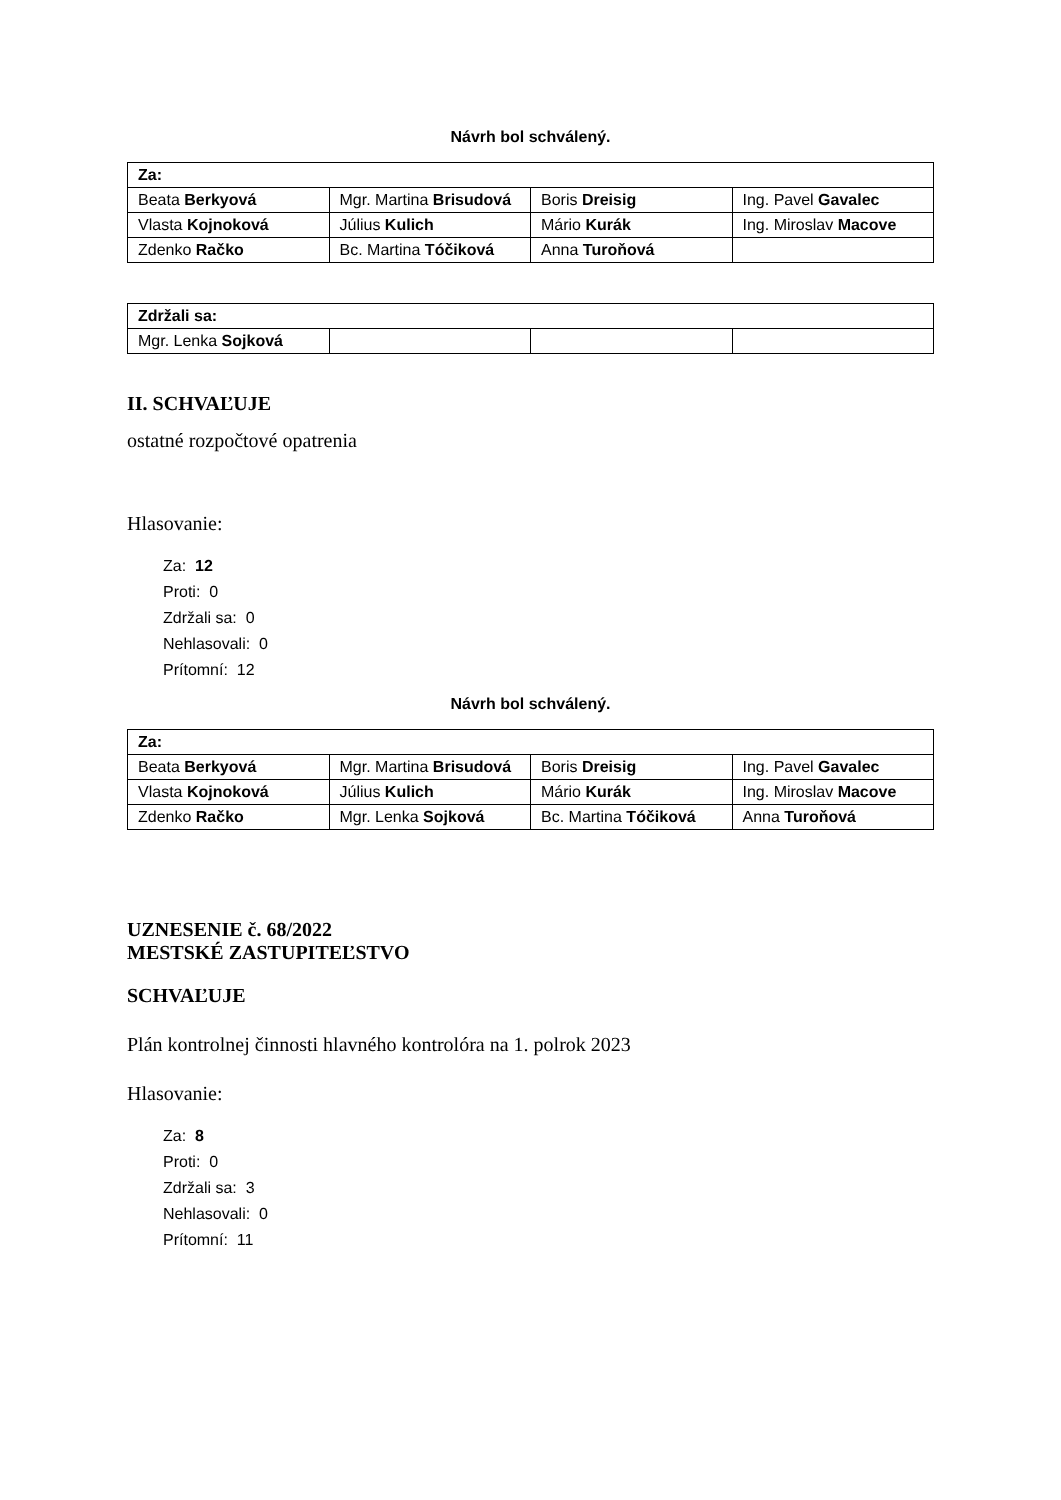Návrh bol schválený.
| Za: | | | |
| --- | --- | --- | --- |
| Beata Berkyová | Mgr. Martina Brisudová | Boris Dreisig | Ing. Pavel Gavalec |
| Vlasta Kojnoková | Július Kulich | Mário Kurák | Ing. Miroslav Macove |
| Zdenko Račko | Bc. Martina Tóčiková | Anna Turoňová | |
| Zdržali sa: | | | |
| --- | --- | --- | --- |
| Mgr. Lenka Sojková | | | |
II. SCHVAĽUJE
ostatné rozpočtové opatrenia
Hlasovanie:
Za: 12
Proti: 0
Zdržali sa: 0
Nehlasovali: 0
Prítomní: 12
Návrh bol schválený.
| Za: | | | |
| --- | --- | --- | --- |
| Beata Berkyová | Mgr. Martina Brisudová | Boris Dreisig | Ing. Pavel Gavalec |
| Vlasta Kojnoková | Július Kulich | Mário Kurák | Ing. Miroslav Macove |
| Zdenko Račko | Mgr. Lenka Sojková | Bc. Martina Tóčiková | Anna Turoňová |
UZNESENIE č. 68/2022
MESTSKÉ ZASTUPITEĽSTVO
SCHVAĽUJE
Plán kontrolnej činnosti hlavného kontrolóra na 1. polrok 2023
Hlasovanie:
Za: 8
Proti: 0
Zdržali sa: 3
Nehlasovali: 0
Prítomní: 11